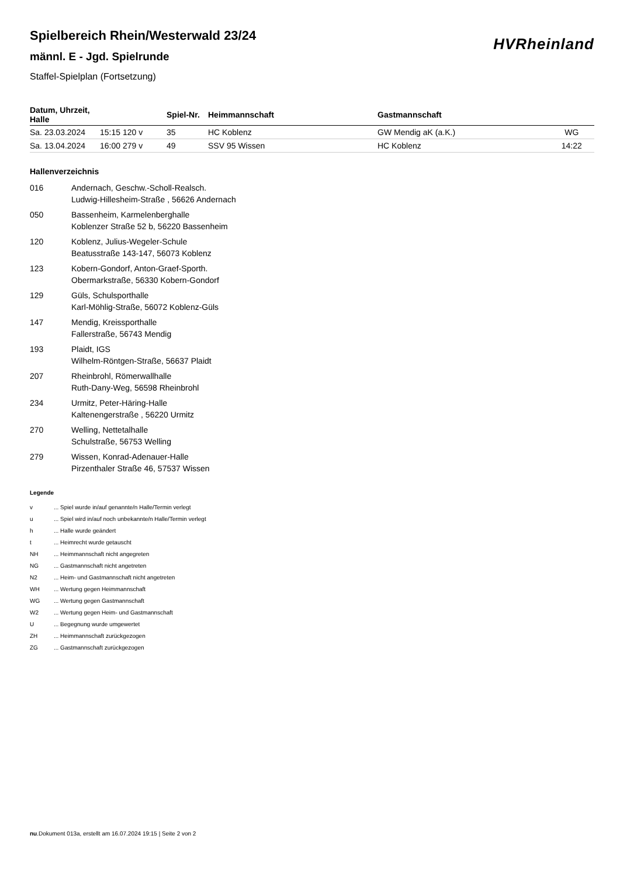Spielbereich Rhein/Westerwald 23/24
männl. E - Jgd. Spielrunde
Staffel-Spielplan (Fortsetzung)
HVRheinland
| Datum, Uhrzeit, Halle | | Spiel-Nr. | Heimmannschaft | Gastmannschaft | |
| --- | --- | --- | --- | --- | --- |
| Sa. 23.03.2024 | 15:15 120 v | 35 | HC Koblenz | GW Mendig aK (a.K.) | WG |
| Sa. 13.04.2024 | 16:00 279 v | 49 | SSV 95 Wissen | HC Koblenz | 14:22 |
Hallenverzeichnis
016 Andernach, Geschw.-Scholl-Realsch.
Ludwig-Hillesheim-Straße , 56626 Andernach
050 Bassenheim, Karmelenberghalle
Koblenzer Straße 52 b, 56220 Bassenheim
120 Koblenz, Julius-Wegeler-Schule
Beatusstraße 143-147, 56073 Koblenz
123 Kobern-Gondorf, Anton-Graef-Sporth.
Obermarkstraße, 56330 Kobern-Gondorf
129 Güls, Schulsporthalle
Karl-Möhlig-Straße, 56072 Koblenz-Güls
147 Mendig, Kreissporthalle
Fallerstraße, 56743 Mendig
193 Plaidt, IGS
Wilhelm-Röntgen-Straße, 56637 Plaidt
207 Rheinbrohl, Römerwallhalle
Ruth-Dany-Weg, 56598 Rheinbrohl
234 Urmitz, Peter-Häring-Halle
Kaltenengerstraße , 56220 Urmitz
270 Welling, Nettetalhalle
Schulstraße, 56753 Welling
279 Wissen, Konrad-Adenauer-Halle
Pirzenthaler Straße 46, 57537 Wissen
Legende
v ... Spiel wurde in/auf genannte/n Halle/Termin verlegt
u ... Spiel wird in/auf noch unbekannte/n Halle/Termin verlegt
h ... Halle wurde geändert
t ... Heimrecht wurde getauscht
NH ... Heimmannschaft nicht angegreten
NG ... Gastmannschaft nicht angetreten
N2 ... Heim- und Gastmannschaft nicht angetreten
WH ... Wertung gegen Heimmannschaft
WG ... Wertung gegen Gastmannschaft
W2 ... Wertung gegen Heim- und Gastmannschaft
U ... Begegnung wurde umgewertet
ZH ... Heimmannschaft zurückgezogen
ZG ... Gastmannschaft zurückgezogen
nu.Dokument 013a, erstellt am 16.07.2024 19:15 | Seite 2 von 2